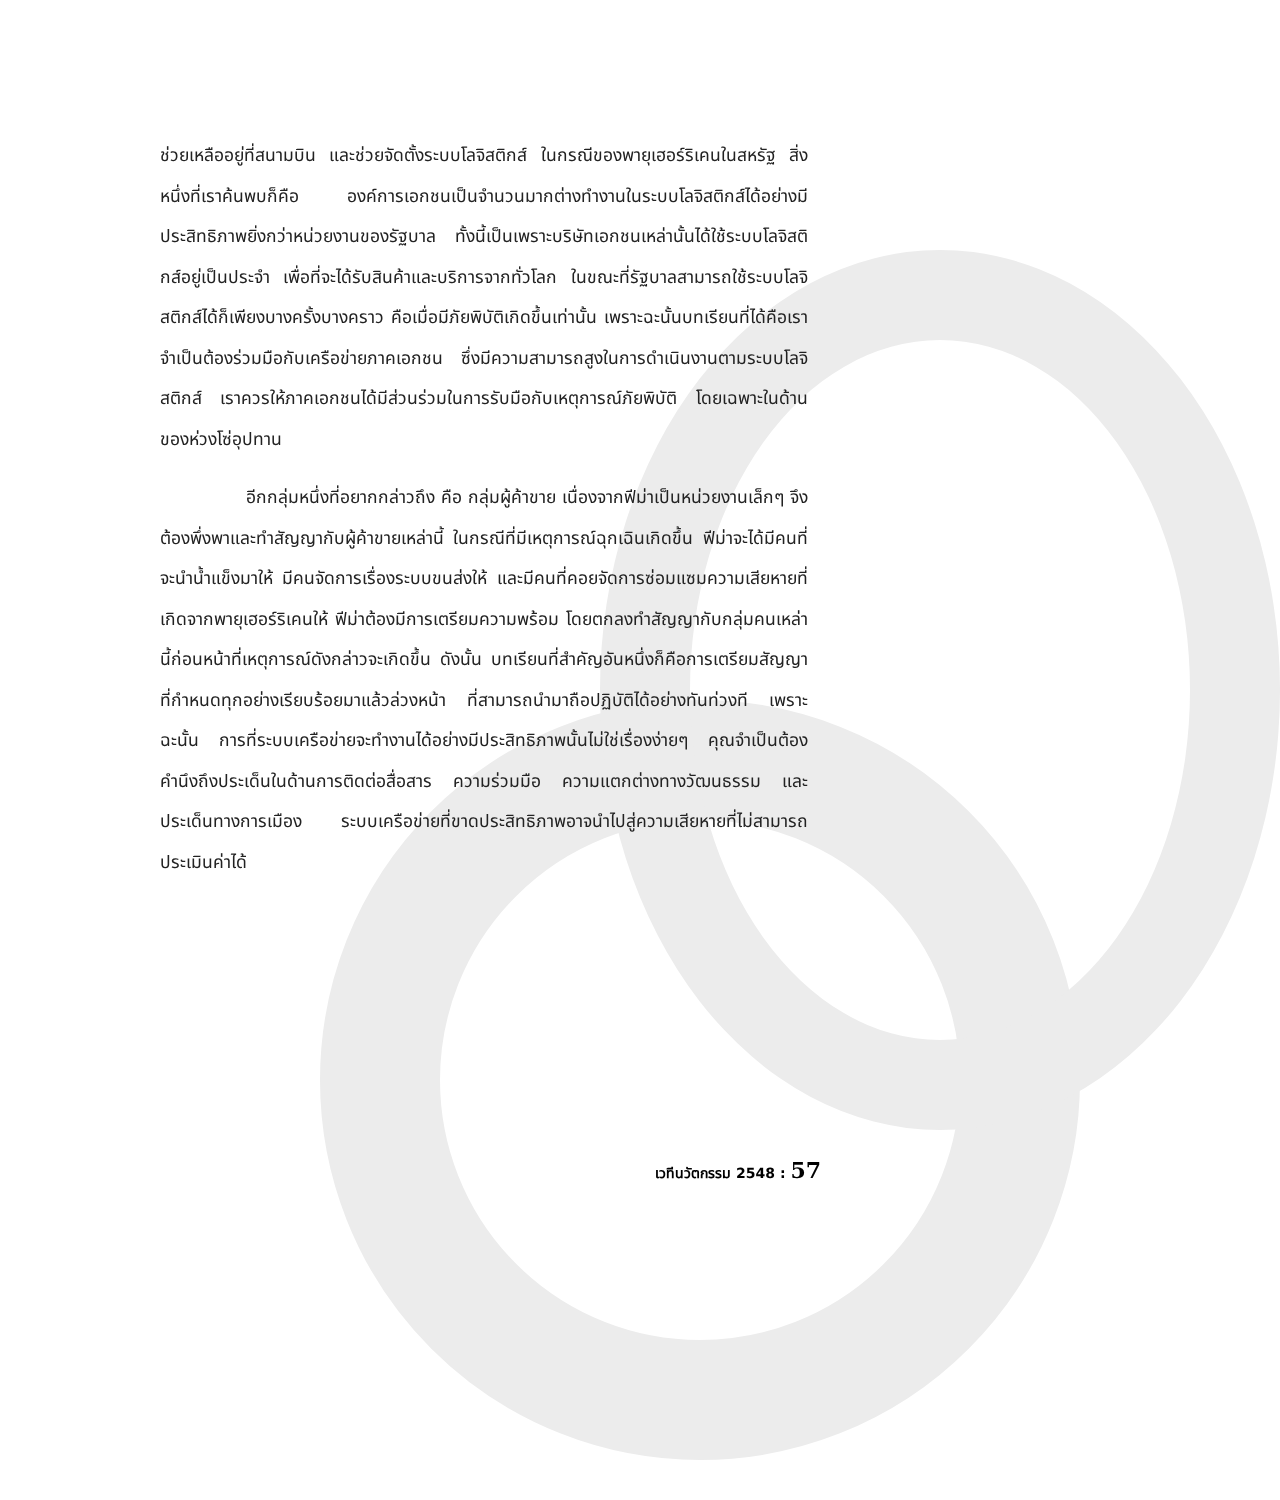ช่วยเหลืออยู่ที่สนามบิน และช่วยจัดตั้งระบบโลจิสติกส์ ในกรณีของพายุเฮอร์ริเคนในสหรัฐ สิ่งหนึ่งที่เราค้นพบก็คือ องค์การเอกชนเป็นจำนวนมากต่างทำงานในระบบโลจิสติกส์ได้อย่างมีประสิทธิภาพยิ่งกว่าหน่วยงานของรัฐบาล ทั้งนี้เป็นเพราะบริษัทเอกชนเหล่านั้นได้ใช้ระบบโลจิสติกส์อยู่เป็นประจำ เพื่อที่จะได้รับสินค้าและบริการจากทั่วโลก ในขณะที่รัฐบาลสามารถใช้ระบบโลจิสติกส์ได้ก็เพียงบางครั้งบางคราว คือเมื่อมีภัยพิบัติเกิดขึ้นเท่านั้น เพราะฉะนั้นบทเรียนที่ได้คือเราจำเป็นต้องร่วมมือกับเครือข่ายภาคเอกชน ซึ่งมีความสามารถสูงในการดำเนินงานตามระบบโลจิสติกส์ เราควรให้ภาคเอกชนได้มีส่วนร่วมในการรับมือกับเหตุการณ์ภัยพิบัติ โดยเฉพาะในด้านของห่วงโซ่อุปทาน
อีกกลุ่มหนึ่งที่อยากกล่าวถึง คือ กลุ่มผู้ค้าขาย เนื่องจากฟีม่าเป็นหน่วยงานเล็กๆ จึงต้องพึ่งพาและทำสัญญากับผู้ค้าขายเหล่านี้ ในกรณีที่มีเหตุการณ์ฉุกเฉินเกิดขึ้น ฟีม่าจะได้มีคนที่จะนำน้ำแข็งมาให้ มีคนจัดการเรื่องระบบขนส่งให้ และมีคนที่คอยจัดการซ่อมแซมความเสียหายที่เกิดจากพายุเฮอร์ริเคนให้ ฟีม่าต้องมีการเตรียมความพร้อม โดยตกลงทำสัญญากับกลุ่มคนเหล่านี้ก่อนหน้าที่เหตุการณ์ดังกล่าวจะเกิดขึ้น ดังนั้น บทเรียนที่สำคัญอันหนึ่งก็คือการเตรียมสัญญาที่กำหนดทุกอย่างเรียบร้อยมาแล้วล่วงหน้า ที่สามารถนำมาถือปฏิบัติได้อย่างทันท่วงที เพราะฉะนั้น การที่ระบบเครือข่ายจะทำงานได้อย่างมีประสิทธิภาพนั้นไม่ใช่เรื่องง่ายๆ คุณจำเป็นต้องคำนึงถึงประเด็นในด้านการติดต่อสื่อสาร ความร่วมมือ ความแตกต่างทางวัฒนธรรม และประเด็นทางการเมือง ระบบเครือข่ายที่ขาดประสิทธิภาพอาจนำไปสู่ความเสียหายที่ไม่สามารถประเมินค่าได้
เวทีนวัตกรรม 2548 : 57